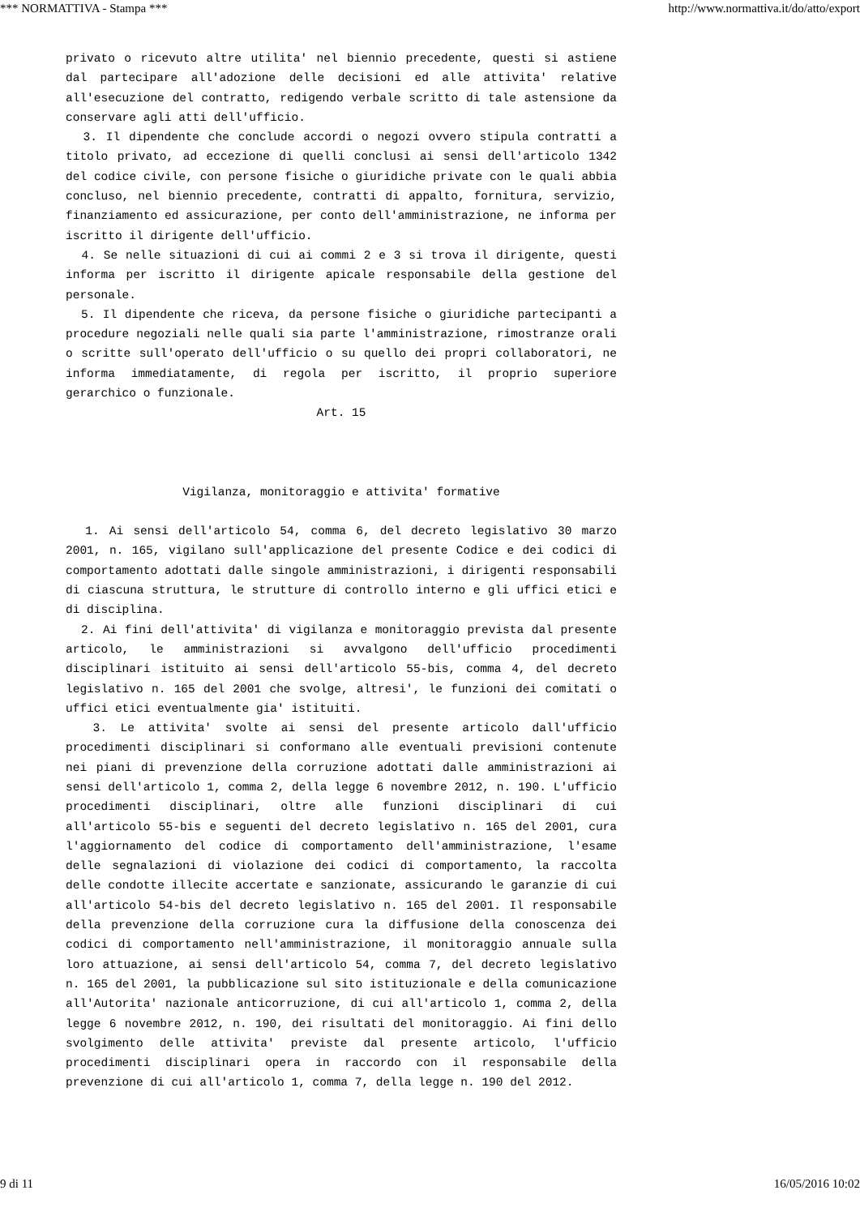*** NORMATTIVA - Stampa *** http://www.normattiva.it/do/atto/export
privato o ricevuto altre utilita' nel biennio precedente, questi si astiene dal partecipare all'adozione delle decisioni ed alle attivita' relative all'esecuzione del contratto, redigendo verbale scritto di tale astensione da conservare agli atti dell'ufficio.
3. Il dipendente che conclude accordi o negozi ovvero stipula contratti a titolo privato, ad eccezione di quelli conclusi ai sensi dell'articolo 1342 del codice civile, con persone fisiche o giuridiche private con le quali abbia concluso, nel biennio precedente, contratti di appalto, fornitura, servizio, finanziamento ed assicurazione, per conto dell'amministrazione, ne informa per iscritto il dirigente dell'ufficio.
4. Se nelle situazioni di cui ai commi 2 e 3 si trova il dirigente, questi informa per iscritto il dirigente apicale responsabile della gestione del personale.
5. Il dipendente che riceva, da persone fisiche o giuridiche partecipanti a procedure negoziali nelle quali sia parte l'amministrazione, rimostranze orali o scritte sull'operato dell'ufficio o su quello dei propri collaboratori, ne informa immediatamente, di regola per iscritto, il proprio superiore gerarchico o funzionale.
Art. 15
Vigilanza, monitoraggio e attivita' formative
1. Ai sensi dell'articolo 54, comma 6, del decreto legislativo 30 marzo 2001, n. 165, vigilano sull'applicazione del presente Codice e dei codici di comportamento adottati dalle singole amministrazioni, i dirigenti responsabili di ciascuna struttura, le strutture di controllo interno e gli uffici etici e di disciplina.
2. Ai fini dell'attivita' di vigilanza e monitoraggio prevista dal presente articolo, le amministrazioni si avvalgono dell'ufficio procedimenti disciplinari istituito ai sensi dell'articolo 55-bis, comma 4, del decreto legislativo n. 165 del 2001 che svolge, altresi', le funzioni dei comitati o uffici etici eventualmente gia' istituiti.
3. Le attivita' svolte ai sensi del presente articolo dall'ufficio procedimenti disciplinari si conformano alle eventuali previsioni contenute nei piani di prevenzione della corruzione adottati dalle amministrazioni ai sensi dell'articolo 1, comma 2, della legge 6 novembre 2012, n. 190. L'ufficio procedimenti disciplinari, oltre alle funzioni disciplinari di cui all'articolo 55-bis e seguenti del decreto legislativo n. 165 del 2001, cura l'aggiornamento del codice di comportamento dell'amministrazione, l'esame delle segnalazioni di violazione dei codici di comportamento, la raccolta delle condotte illecite accertate e sanzionate, assicurando le garanzie di cui all'articolo 54-bis del decreto legislativo n. 165 del 2001. Il responsabile della prevenzione della corruzione cura la diffusione della conoscenza dei codici di comportamento nell'amministrazione, il monitoraggio annuale sulla loro attuazione, ai sensi dell'articolo 54, comma 7, del decreto legislativo n. 165 del 2001, la pubblicazione sul sito istituzionale e della comunicazione all'Autorita' nazionale anticorruzione, di cui all'articolo 1, comma 2, della legge 6 novembre 2012, n. 190, dei risultati del monitoraggio. Ai fini dello svolgimento delle attivita' previste dal presente articolo, l'ufficio procedimenti disciplinari opera in raccordo con il responsabile della prevenzione di cui all'articolo 1, comma 7, della legge n. 190 del 2012.
9 di 11 16/05/2016 10:02